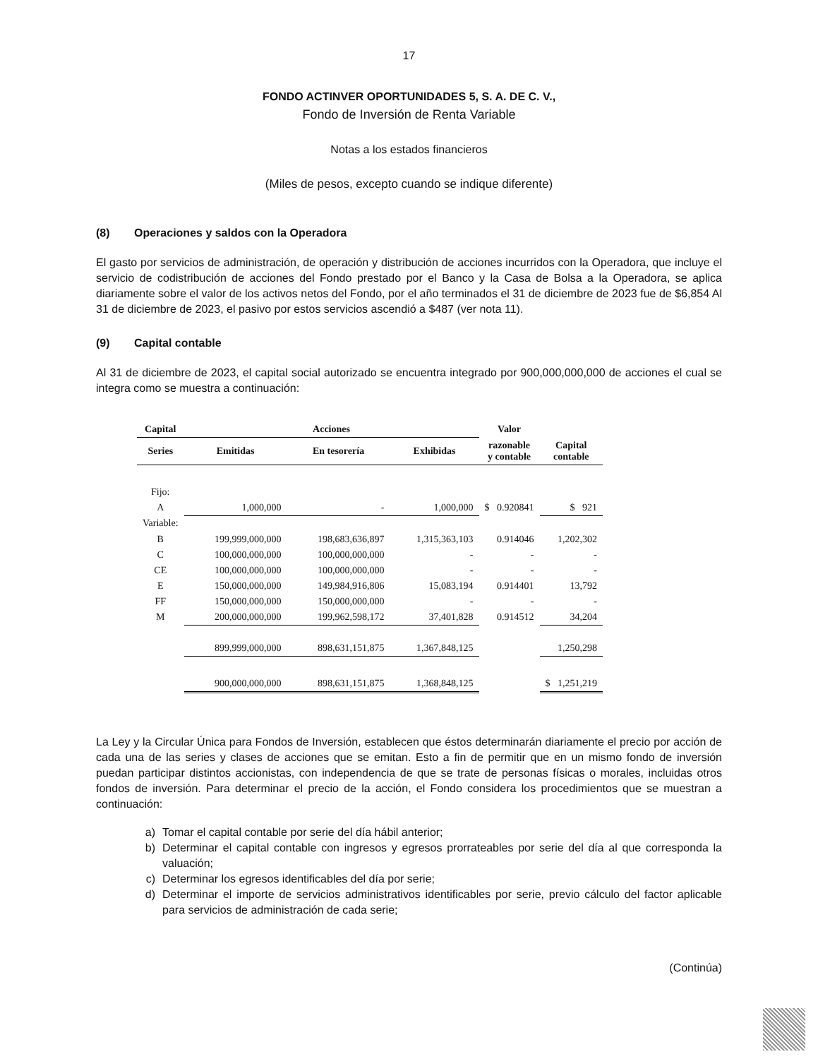17
FONDO ACTINVER OPORTUNIDADES 5, S. A. DE C. V.,
Fondo de Inversión de Renta Variable
Notas a los estados financieros
(Miles de pesos, excepto cuando se indique diferente)
(8) Operaciones y saldos con la Operadora
El gasto por servicios de administración, de operación y distribución de acciones incurridos con la Operadora, que incluye el servicio de codistribución de acciones del Fondo prestado por el Banco y la Casa de Bolsa a la Operadora, se aplica diariamente sobre el valor de los activos netos del Fondo, por el año terminados el 31 de diciembre de 2023 fue de $6,854 Al 31 de diciembre de 2023, el pasivo por estos servicios ascendió a $487 (ver nota 11).
(9) Capital contable
Al 31 de diciembre de 2023, el capital social autorizado se encuentra integrado por 900,000,000,000 de acciones el cual se integra como se muestra a continuación:
| Capital | Acciones | | | Valor | |
| --- | --- | --- | --- | --- | --- |
| Series | Emitidas | En tesorería | Exhibidas | razonable y contable | Capital contable |
| Fijo: | | | | | |
| A | 1,000,000 | - | 1,000,000 | $ 0.920841 | $ 921 |
| Variable: | | | | | |
| B | 199,999,000,000 | 198,683,636,897 | 1,315,363,103 | 0.914046 | 1,202,302 |
| C | 100,000,000,000 | 100,000,000,000 | - | - | - |
| CE | 100,000,000,000 | 100,000,000,000 | - | - | - |
| E | 150,000,000,000 | 149,984,916,806 | 15,083,194 | 0.914401 | 13,792 |
| FF | 150,000,000,000 | 150,000,000,000 | - | - | - |
| M | 200,000,000,000 | 199,962,598,172 | 37,401,828 | 0.914512 | 34,204 |
| | 899,999,000,000 | 898,631,151,875 | 1,367,848,125 | | 1,250,298 |
| | 900,000,000,000 | 898,631,151,875 | 1,368,848,125 | | $ 1,251,219 |
La Ley y la Circular Única para Fondos de Inversión, establecen que éstos determinarán diariamente el precio por acción de cada una de las series y clases de acciones que se emitan. Esto a fin de permitir que en un mismo fondo de inversión puedan participar distintos accionistas, con independencia de que se trate de personas físicas o morales, incluidas otros fondos de inversión. Para determinar el precio de la acción, el Fondo considera los procedimientos que se muestran a continuación:
a) Tomar el capital contable por serie del día hábil anterior;
b) Determinar el capital contable con ingresos y egresos prorrateables por serie del día al que corresponda la valuación;
c) Determinar los egresos identificables del día por serie;
d) Determinar el importe de servicios administrativos identificables por serie, previo cálculo del factor aplicable para servicios de administración de cada serie;
(Continúa)